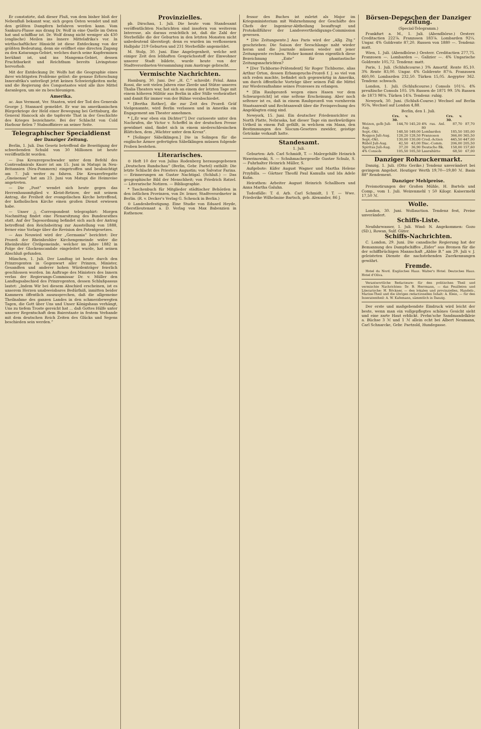Er constatirte, daß dieser Fluß, von dem bisher bloß der Nebenfluß bekannt war, sich gegen Osten wendet und mit den größten Dampfern befahren werden kann. Vom Sankuru-Flusse aus drang Dr. Wolf in eine Quelle im Osten hat und schiffbar ist. Dr. Wolf drang nicht weniger als 430 (englische) Meilen ins Innere Mittelafrika's vor. In wirthschaftlicher Hinsicht ist diese Entdeckung von der größten Bedeutung, denn sie eröffnet eine directen Zugang zu den Kataranga-Gebiet, welches durch seine Kupferminen berühmt ist, und ins Mangema-Gebiet, dessen Fruchtbarkeit und Reichthum bereits Livingstone hervorhob.
Mit der Entdeckung Dr. Wolfs hat die Geographie eines ihrer wichtigsten Probleme gelöst: die genaue Erforschung Innerafrika's unterliegt jetzt keinen Schwierigkeiten mehr, und die Regierung des Congostaates wird alle ihre Mittel daranlegen, um sie zu beschleunigen.
Amerika.
ac. Aus Vermont, Ver. Staaten, wird der Tod des Generals George J. Stannard gemeldet. Er war im amerikanischen Bürgerkriege der Held einer Bewegung bei Gettisburg, die General Hancock als die tapferste That in der Geschichte des Krieges bezeichnete. Bei der Schlacht von Cold Harbour fielen 7 Stabsoffiziere an seiner Seite.
Telegraphischer Specialdienst
der Danziger Zeitung.
Berlin, 1. Juli. Das Gesetz betreffend die Beseitigung der schwebenden Schuld von 30 Millionen ist heute veröffentlicht worden.
— Das Kreuzergeschwader unter dem Befehl des Contreadmirals Knorr ist am 15. Juni in Matupi in Neu-Britannien (Neu-Pommern) eingetroffen und beabsichtigt am 7. Juli weiter zu fahren. Die Kreuzerfregatte „Gneisenau“ hat am 23. Juni von Matupi die Heimreise angetreten.
— Die „Post“ wendet sich heute gegen das Herrenhausmitglied v. Kleist-Retzow, der mit seinem Antrag, die Freiheit der evangelischen Kirche betreffend, der katholischen Kirche einen großen Dienst erwiesen habe.
— Unser △-Correspondent telegraphirt: Morgen Nachmittag findet eine Plenarsitzung des Bundesrathes statt. Auf der Tagesordnung befindet sich auch der Antrag betreffend den Reichsbeitrag zur Ausstellung von 1888, ferner eine Vorlage über die Revision des Patentgesetzes.
— Aus Neuwied wird der „Germania“ berichtet: Der Prozeß der Rheinbrohler Kirchengemeinde wider die Rheinbrohler Civilgemeinde, welcher im Jahre 1882 in Folge der Glockenscandale eingeleitet wurde, hat seinen Abschluß gefunden.
München, 1. Juli. Der Landtag ist heute durch den Prinzregenten in Gegenwart aller Prinzen, Minister, Gesandten und anderer hohen Würdenträger feierlich geschlossen worden. Im Auftrage des Ministers des Innern verlas der Regierungs-Commissar Dr. v. Müller den Landtagsabschied des Prinzregenten, dessen Schlußpassus lautet: „Indem Wir bei diesem Abschied erscheinen, ist es unserem Herzen unabweisbares Bedürfniß, inmitten beider Kammern öffentlich auszusprechen, daß die allgemeine Theilnahme des ganzen Landes in den schmerzbewegten Tagen, die Gott über Uns und Unser Königshaus verhängt, Uns zu tiefem Troste gereicht hat … daß Gottes Hülfe unter unserer Regentschaft dem Baierstaate in festem Verbande mit dem deutschen Reich Zeiten des Glücks und Segens beschieden sein werden.“
Provinzielles.
pb. Dirschau, 1. Juli. Die heute vom Standesamt veröffentlichten Nachrichten sind insofern von weiterem Interesse, als daraus ersichtlich ist, daß die Zahl der Sterbefälle die der Geburten in den letzten Monaten nicht unbedeutend überstiegt; denn es wurden im verflossenen Halbjahr 219 Geburten und 231 Sterbefälle angemeldet.
M. Stolp, 30. Juni. Eine Angelegenheit, welche seit einiger Zeit den lebhaften Gesprächsstoff der Einwohner unserer Stadt bildete, wurde heute von der Stadtverordneten-Versammlung zum Austrage gebracht.
Vermischte Nachrichten.
Hamburg, 30. Juni. Der „H. C.“ schreibt: Fräul. Anna Rossi, die seit vielen Jahren eine Zierde und Stütze unseres Thalia-Theaters war, hat sich an einem der letzten Tage mit einem höheren Militär aus Berlin in aller Stille verheirathet und damit für immer von der Bühne verabschiedet.
* [Bertha Rother], die zur Zeit des Prozeß Gräf Vielgenannte, wird Berlin verlassen und in Amerika ein Engagement am Theater annehmen.
* [„Er war eben ein Dichter!“] Der curioseste unter den Nachrufen, die Victor v. Scheffel in der deutschen Presse gewidmet sind, findet sich in einem niederschlesischen Blättchen, dem „Wächter unter dem Kreuz“.
* [Solinger Säbelklingen.] Die in Solingen für die englische Armee gefertigten Säbelklingen müssen folgende Proben bestehen.
Literarisches.
⊙ Heft 10 der von Julius Rodenberg herausgegebenen „Deutschen Rundschau“ (Berlin, Gebr. Paetel) enthält: Die letzte Schlacht des Priesters Augustin; von Salvator Farina. — Erinnerungen an Gustav Nachtigal. (Schluß.) — Das geographische Bild der Menschheit; von Friedrich Ratzel. — Literarische Notizen. — Bibliographie.
* Taschenbuch für Mitglieder städtischer Behörden in den östlichen Provinzen, von Dr. Irmer, Stadtverordneter in Berlin. (R. v. Decker's Verlag G. Schenck in Berlin.)
⊙ Landesbefestigung. Eine Studie von Eduard Heyde, Oberstlieutenant a. D. Verlag von Max Babenzien in Rathenow.
fessor des Buches ist zuletzt als Major im Kriegsministerium mit Wahrnehmung der Geschäfte des Chefs der Ingenieur-Abtheilung beauftragt und Protokollführer der Landesvertheidigungs-Commission gewesen.
* [Die Zeitungsente.] Aus Paris wird der „Allg. Ztg.“ geschrieben: Die Saison der Seeschlange naht wieder heran und die Journale müssen wieder mit jener Zeitungsente rechnen. Woher kommt denn eigentlich diese Bezeichnung „Ente“ für phantastische Zeitungsnachrichten?
* [Der Tichborne-Prätendent] Sir Roger Tichborne, alias Arthur Orton, dessen Erbanspruchs-Prozeß f. J. so viel von sich reden machte, befindet sich gegenwärtig in Amerika, um durch öffentliche Vorträge über seinen Fall die Mittel zur Wiederaufnahme seines Prozesses zu erlangen.
* [Ein Raubprozeß wegen eines Hasen vor dem Schwurgericht] ist eine seltene Erscheinung. Aber noch seltener ist es, daß in einem Raubprozeß von vornherein Staatsanwalt und Rechtsanwalt über die Freisprechung des Angeklagten einig sind.
Newyork, 15. Juni. Ein deutscher Friedensrichter zu North Platte, Nebraska, hat dieser Tage ein merkwürdiges Urtheil in einem Fall gefällt, in welchem ein Mann, den Bestimmungen des Slocum-Gesetzes zuwider, geistige Getränke verkauft hatte.
Standesamt.
1. Juli.
Geburten: Arb. Carl Schmidt, T. — Malergehilfe Heinrich Wawrinowski, S. — Schuhmachergeselle Gustav Schulz, S. — Fuhrhalter Heinrich Müller, S.
Aufgebote: Küfer August Wagner und Martha Helene Przybilla. — Gärtner Theofil Paul Kamulla und Ida Adele Kuhn.
Heirathen: Arbeiter August Heinrich Schallborn und Anna Martha Galuhn.
Todesfälle: T. d. Arb. Carl Schmidt, 1 T. — Wwe. Friederike Wilhelmine Bartsch, geb. Alexander, 86 J.
Börsen-Depeschen der Danziger Zeitung.
(Special-Telegramm.)
Frankfurt a. M., 1. Juli. (Abendbörse.) Oesterr. Creditactien 222⅞. Franzosen 183⅞. Lombarden 92¼. Ungar. 4% Goldrente 87,20. Russen von 1880 —. Tendenz: matt.
Wien, 1. Juli. (Abendbörse.) Oesterr. Creditactien 277,75. Franzosen —. Lombarden —. Galizier —. 4% Ungarische Goldrente 105,72. Tendenz: matt.
Paris, 1. Juli. (Schlußcourse.) 3% Amortif. Rente 85,10. 3% Rente 83,00. Ungar. 4% Goldrente 87⅛. Franzosen 460,00. Lombarden 232,50. Türken 15,05. Aegypter 362. Tendenz: schwach.
London, 1. Juli. (Schlußcourse.) Consols 101¼. 4% preußische Consols 105. 5% Russen de 1871 99. 5% Russen de 1873 98⅝. Türken 14⅞. Tendenz: ruhig.
Newyork, 30. Juni. (Schluß-Course.) Wechsel auf Berlin 95⅜, Wechsel auf London 4,88.
Berlin, den 1. Juli.
| | Crs. v. 30. | | | Crs. v. 30. | |
| --- | --- | --- | --- | --- | --- |
| Weizen, gelb Juli-Aug. | 144,70 | 145,20 | 4% rus. Anl. 80 | 87,70 | 87,70 |
| Sept.-Okt. | 148,50 | 149,00 | Lombarden | 185,50 | 185,00 |
| Roggen Juli-Aug. | 128,20 | 128,50 | Franzosen | 366,00 | 365,50 |
| Sept.-Okt. | 130,00 | 130,00 | Cred.-Actien | 445,50 | 447,00 |
| Rüböl Juli-Aug. | 42,50 | 43,00 | Disc.-Comm. | 206,00 | 205,50 |
| Spiritus Juli-Aug. | 37,20 | 36,90 | Deutsche Bk. | 158,00 | 157,60 |
| 4% Consols | 105,50 | 105,50 | Laurahütte | 68,50 | 67,00 |
Danziger Rohzuckermarkt.
Danzig, 1. Juli. (Otto Gerike.) Tendenz unverändert bei geringem Angebot. Heutiger Werth 19,70—19,80 ℳ. Basis 88° Rendement.
Danziger Mehlpreise.
Preisnotirungen der Großen Mühle, H. Bartels und Comp., vom 1. Juli. Weizenmehl ⁊ 50 Kilogr. Kaisermehl 17,50 ℳ.
Wolle.
London, 30. Juni. Wollauction. Tendenz fest, Preise unverändert.
Schiffs-Liste.
Neufahrwasser, 1. Juli. Wind: N. Angekommen: Gozo (SD.), Rowan, Sulf. Güter.
Schiffs-Nachrichten.
C. London, 29. Juni. Die canadische Regierung hat der Bemannung des Dampfschiffes „Eider“ aus Bremen für die der schiffbrüchigen Mannschaft „Abbie B.“ am 29. Juli v. J. geleisteten Dienste die nachstehenden Zuerkennungen gewährt.
Fremde.
Hotel du Nord. Englisches Haus. Walter's Hotel. Deutsches Haus. Hotel d'Oliva.
Verantwortliche Redacteure: für den politischen Theil und vermischte Nachrichten: Dr. B. Herrmann, — das Feuilleton und Literarische: H. Röckner, — den lokalen und provinziellen, Handels-, Marine-Theil und die übrigen redactionellen Inhalt: A. Klein, — für den Inseratentheil: A. W. Kafemann, sämmtlich in Danzig.
Der erste und maßgebendste Eindruck wird leicht der beste, wenn man ein vollgepflegtes schönes Gesicht sieht und eine zarte Haut erblickt. Prehn'sche Sandmandelkleie a. Büchse 3 ℳ und 1 ℳ allein echt bei Albert Neumann, Carl Schnarcke, Gebr. Paetzold, Hundegasse.